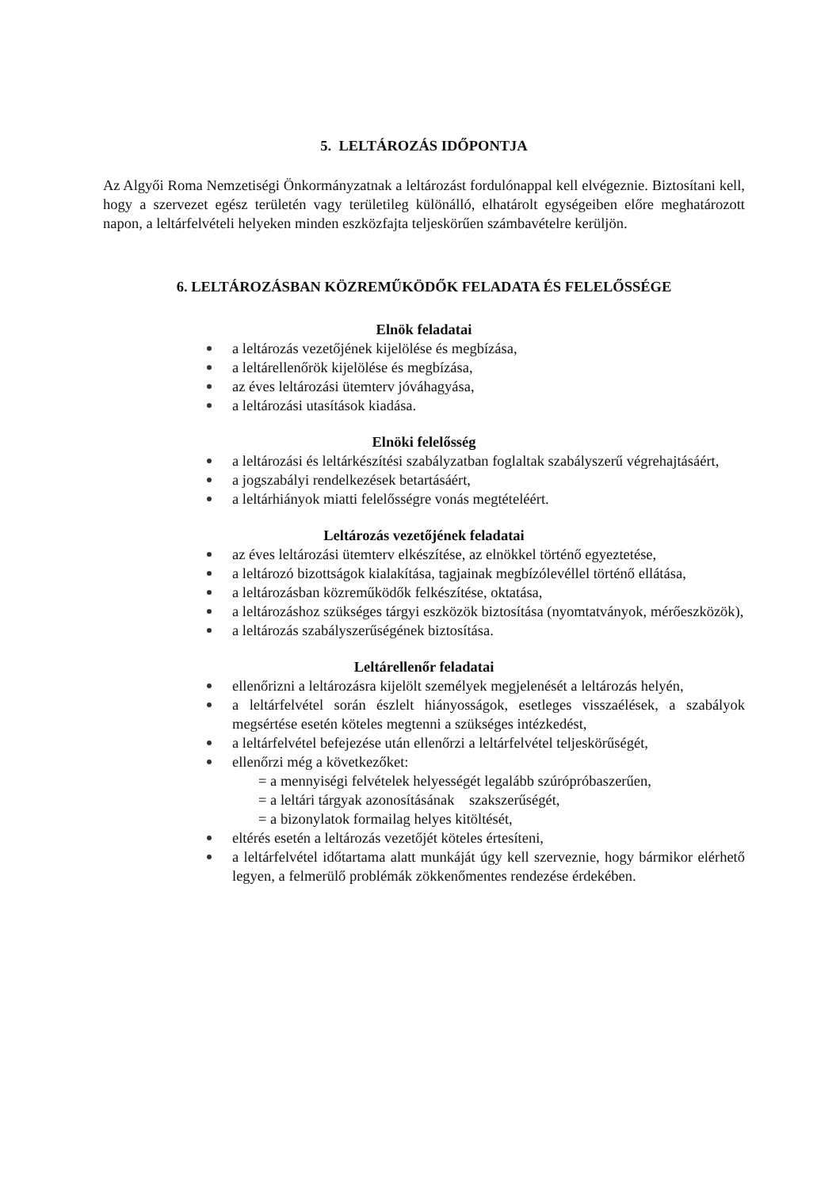5. LELTÁROZÁS IDŐPONTJA
Az Algyői Roma Nemzetiségi Önkormányzatnak a leltározást fordulónappal kell elvégeznie. Biztosítani kell, hogy a szervezet egész területén vagy területileg különálló, elhatárolt egységeiben előre meghatározott napon, a leltárfelvételi helyeken minden eszközfajta teljeskörűen számbavételre kerüljön.
6. LELTÁROZÁSBAN KÖZREMŰKÖDŐK FELADATA ÉS FELELŐSSÉGE
Elnök feladatai
a leltározás vezetőjének kijelölése és megbízása,
a leltárellenőrök kijelölése és megbízása,
az éves leltározási ütemterv jóváhagyása,
a leltározási utasítások kiadása.
Elnöki felelősség
a leltározási és leltárkészítési szabályzatban foglaltak szabályszerű végrehajtásáért,
a jogszabályi rendelkezések betartásáért,
a leltárhiányok miatti felelősségre vonás megtételéért.
Leltározás vezetőjének feladatai
az éves leltározási ütemterv elkészítése, az elnökkel történő egyeztetése,
a leltározó bizottságok kialakítása, tagjainak megbízólevéllel történő ellátása,
a leltározásban közreműködők felkészítése, oktatása,
a leltározáshoz szükséges tárgyi eszközök biztosítása (nyomtatványok, mérőeszközök),
a leltározás szabályszerűségének biztosítása.
Leltárellenőr feladatai
ellenőrizni a leltározásra kijelölt személyek megjelenését a leltározás helyén,
a leltárfelvétel során észlelt hiányosságok, esetleges visszaélések, a szabályok megsértése esetén köteles megtenni a szükséges intézkedést,
a leltárfelvétel befejezése után ellenőrzi a leltárfelvétel teljeskörűségét,
ellenőrzi még a következőket:
= a mennyiségi felvételek helyességét legalább szúrópróbaszerűen,
= a leltári tárgyak azonosításának szakszerűségét,
= a bizonylatok formailag helyes kitöltését,
eltérés esetén a leltározás vezetőjét köteles értesíteni,
a leltárfelvétel időtartama alatt munkáját úgy kell szerveznie, hogy bármikor elérhető legyen, a felmerülő problémák zökkenőmentes rendezése érdekében.